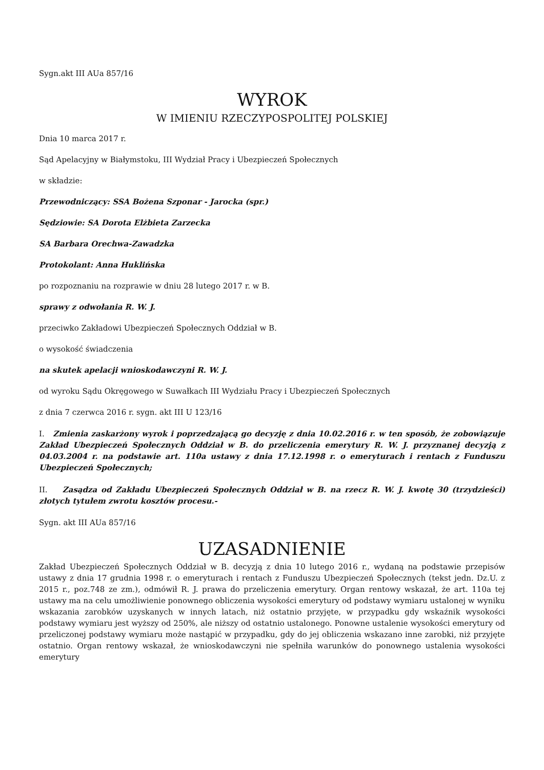Sygn.akt III AUa 857/16
WYROK
W IMIENIU RZECZYPOSPOLITEJ POLSKIEJ
Dnia 10 marca 2017 r.
Sąd Apelacyjny w Białymstoku, III Wydział Pracy i Ubezpieczeń Społecznych
w składzie:
Przewodniczący: SSA Bożena Szponar - Jarocka (spr.)
Sędziowie: SA Dorota Elżbieta Zarzecka
SA Barbara Orechwa-Zawadzka
Protokolant: Anna Huklińska
po rozpoznaniu na rozprawie w dniu 28 lutego 2017 r. w B.
sprawy z odwołania R. W. J.
przeciwko Zakładowi Ubezpieczeń Społecznych Oddział w B.
o wysokość świadczenia
na skutek apelacji wnioskodawczyni R. W. J.
od wyroku Sądu Okręgowego w Suwałkach III Wydziału Pracy i Ubezpieczeń Społecznych
z dnia 7 czerwca 2016 r. sygn. akt III U 123/16
I. Zmienia zaskarżony wyrok i poprzedzającą go decyzję z dnia 10.02.2016 r. w ten sposób, że zobowiązuje Zakład Ubezpieczeń Społecznych Oddział w B. do przeliczenia emerytury R. W. J. przyznanej decyzją z 04.03.2004 r. na podstawie art. 110a ustawy z dnia 17.12.1998 r. o emeryturach i rentach z Funduszu Ubezpieczeń Społecznych;
II. Zasądza od Zakładu Ubezpieczeń Społecznych Oddział w B. na rzecz R. W. J. kwotę 30 (trzydzieści) złotych tytułem zwrotu kosztów procesu.-
Sygn. akt III AUa 857/16
UZASADNIENIE
Zakład Ubezpieczeń Społecznych Oddział w B. decyzją z dnia 10 lutego 2016 r., wydaną na podstawie przepisów ustawy z dnia 17 grudnia 1998 r. o emeryturach i rentach z Funduszu Ubezpieczeń Społecznych (tekst jedn. Dz.U. z 2015 r., poz.748 ze zm.), odmówił R. J. prawa do przeliczenia emerytury. Organ rentowy wskazał, że art. 110a tej ustawy ma na celu umożliwienie ponownego obliczenia wysokości emerytury od podstawy wymiaru ustalonej w wyniku wskazania zarobków uzyskanych w innych latach, niż ostatnio przyjęte, w przypadku gdy wskaźnik wysokości podstawy wymiaru jest wyższy od 250%, ale niższy od ostatnio ustalonego. Ponowne ustalenie wysokości emerytury od przeliczonej podstawy wymiaru może nastąpić w przypadku, gdy do jej obliczenia wskazano inne zarobki, niż przyjęte ostatnio. Organ rentowy wskazał, że wnioskodawczyni nie spełniła warunków do ponownego ustalenia wysokości emerytury